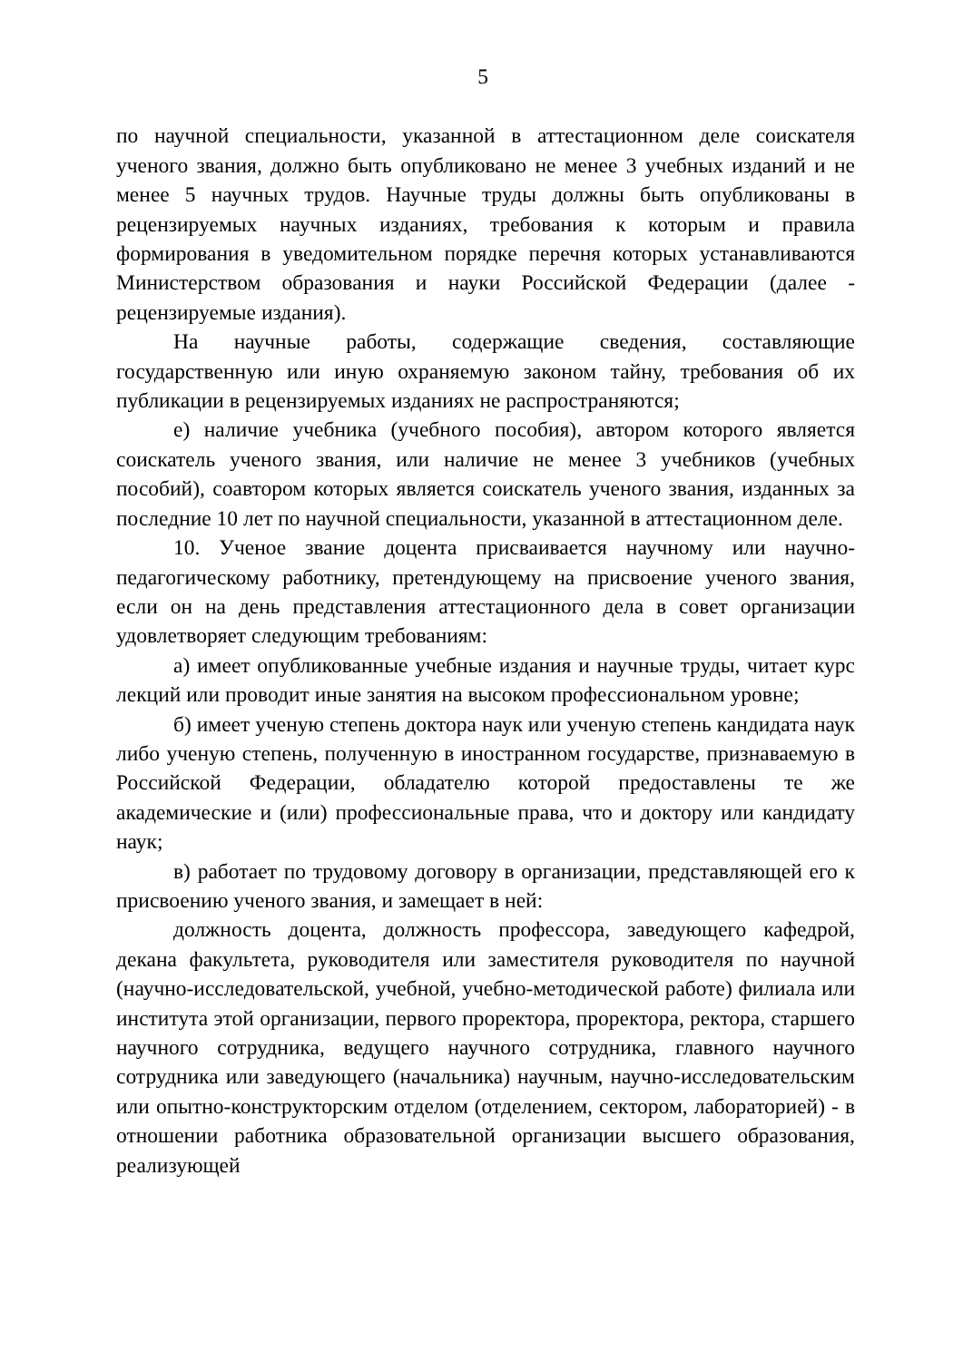5
по научной специальности, указанной в аттестационном деле соискателя ученого звания, должно быть опубликовано не менее 3 учебных изданий и не менее 5 научных трудов. Научные труды должны быть опубликованы в рецензируемых научных изданиях, требования к которым и правила формирования в уведомительном порядке перечня которых устанавливаются Министерством образования и науки Российской Федерации (далее - рецензируемые издания).
На научные работы, содержащие сведения, составляющие государственную или иную охраняемую законом тайну, требования об их публикации в рецензируемых изданиях не распространяются;
е) наличие учебника (учебного пособия), автором которого является соискатель ученого звания, или наличие не менее 3 учебников (учебных пособий), соавтором которых является соискатель ученого звания, изданных за последние 10 лет по научной специальности, указанной в аттестационном деле.
10. Ученое звание доцента присваивается научному или научно-педагогическому работнику, претендующему на присвоение ученого звания, если он на день представления аттестационного дела в совет организации удовлетворяет следующим требованиям:
а) имеет опубликованные учебные издания и научные труды, читает курс лекций или проводит иные занятия на высоком профессиональном уровне;
б) имеет ученую степень доктора наук или ученую степень кандидата наук либо ученую степень, полученную в иностранном государстве, признаваемую в Российской Федерации, обладателю которой предоставлены те же академические и (или) профессиональные права, что и доктору или кандидату наук;
в) работает по трудовому договору в организации, представляющей его к присвоению ученого звания, и замещает в ней:
должность доцента, должность профессора, заведующего кафедрой, декана факультета, руководителя или заместителя руководителя по научной (научно-исследовательской, учебной, учебно-методической работе) филиала или института этой организации, первого проректора, проректора, ректора, старшего научного сотрудника, ведущего научного сотрудника, главного научного сотрудника или заведующего (начальника) научным, научно-исследовательским или опытно-конструкторским отделом (отделением, сектором, лабораторией) - в отношении работника образовательной организации высшего образования, реализующей